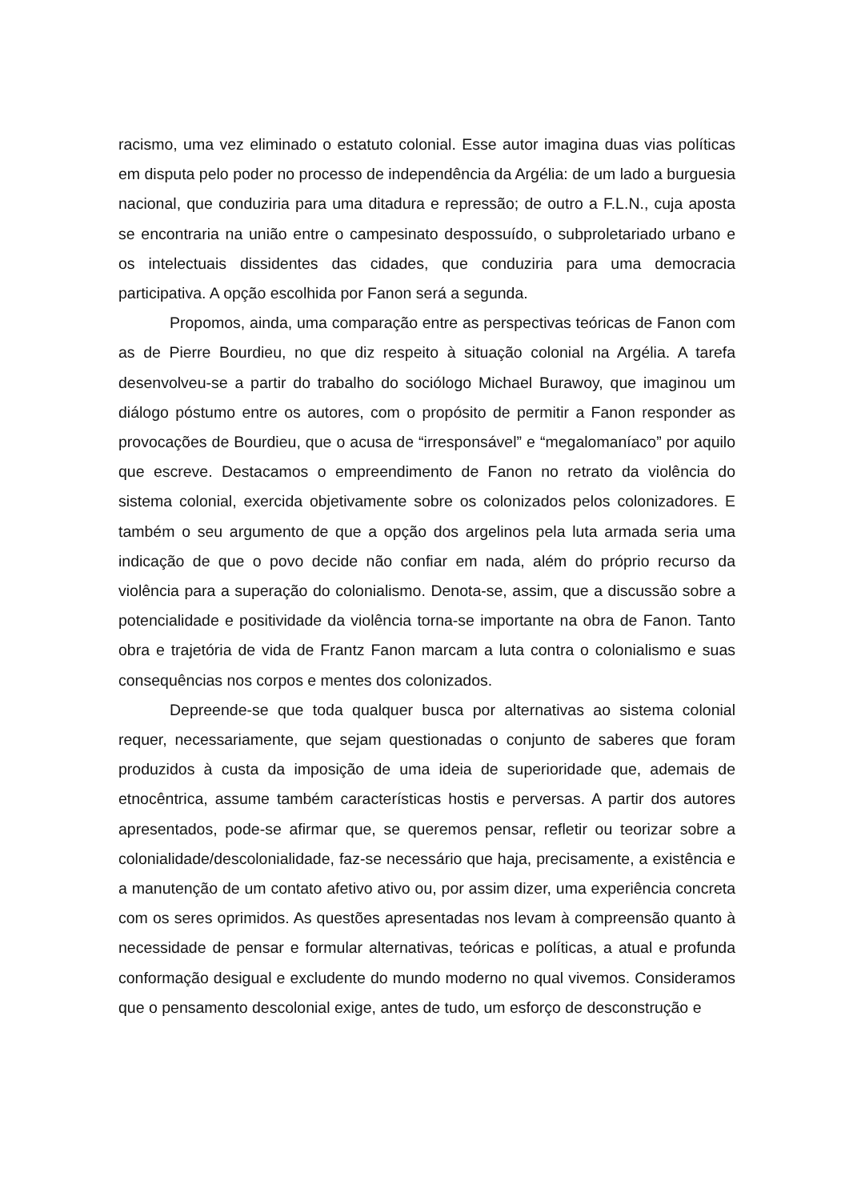racismo, uma vez eliminado o estatuto colonial. Esse autor imagina duas vias políticas em disputa pelo poder no processo de independência da Argélia: de um lado a burguesia nacional, que conduziria para uma ditadura e repressão; de outro a F.L.N., cuja aposta se encontraria na união entre o campesinato despossuído, o subproletariado urbano e os intelectuais dissidentes das cidades, que conduziria para uma democracia participativa. A opção escolhida por Fanon será a segunda.
Propomos, ainda, uma comparação entre as perspectivas teóricas de Fanon com as de Pierre Bourdieu, no que diz respeito à situação colonial na Argélia. A tarefa desenvolveu-se a partir do trabalho do sociólogo Michael Burawoy, que imaginou um diálogo póstumo entre os autores, com o propósito de permitir a Fanon responder as provocações de Bourdieu, que o acusa de “irresponsável” e “megalomaníaco” por aquilo que escreve. Destacamos o empreendimento de Fanon no retrato da violência do sistema colonial, exercida objetivamente sobre os colonizados pelos colonizadores. E também o seu argumento de que a opção dos argelinos pela luta armada seria uma indicação de que o povo decide não confiar em nada, além do próprio recurso da violência para a superação do colonialismo. Denota-se, assim, que a discussão sobre a potencialidade e positividade da violência torna-se importante na obra de Fanon. Tanto obra e trajetória de vida de Frantz Fanon marcam a luta contra o colonialismo e suas consequências nos corpos e mentes dos colonizados.
Depreende-se que toda qualquer busca por alternativas ao sistema colonial requer, necessariamente, que sejam questionadas o conjunto de saberes que foram produzidos à custa da imposição de uma ideia de superioridade que, ademais de etnocêntrica, assume também características hostis e perversas. A partir dos autores apresentados, pode-se afirmar que, se queremos pensar, refletir ou teorizar sobre a colonialidade/descolonialidade, faz-se necessário que haja, precisamente, a existência e a manutenção de um contato afetivo ativo ou, por assim dizer, uma experiência concreta com os seres oprimidos. As questões apresentadas nos levam à compreensão quanto à necessidade de pensar e formular alternativas, teóricas e políticas, a atual e profunda conformação desigual e excludente do mundo moderno no qual vivemos. Consideramos que o pensamento descolonial exige, antes de tudo, um esforço de desconstrução e